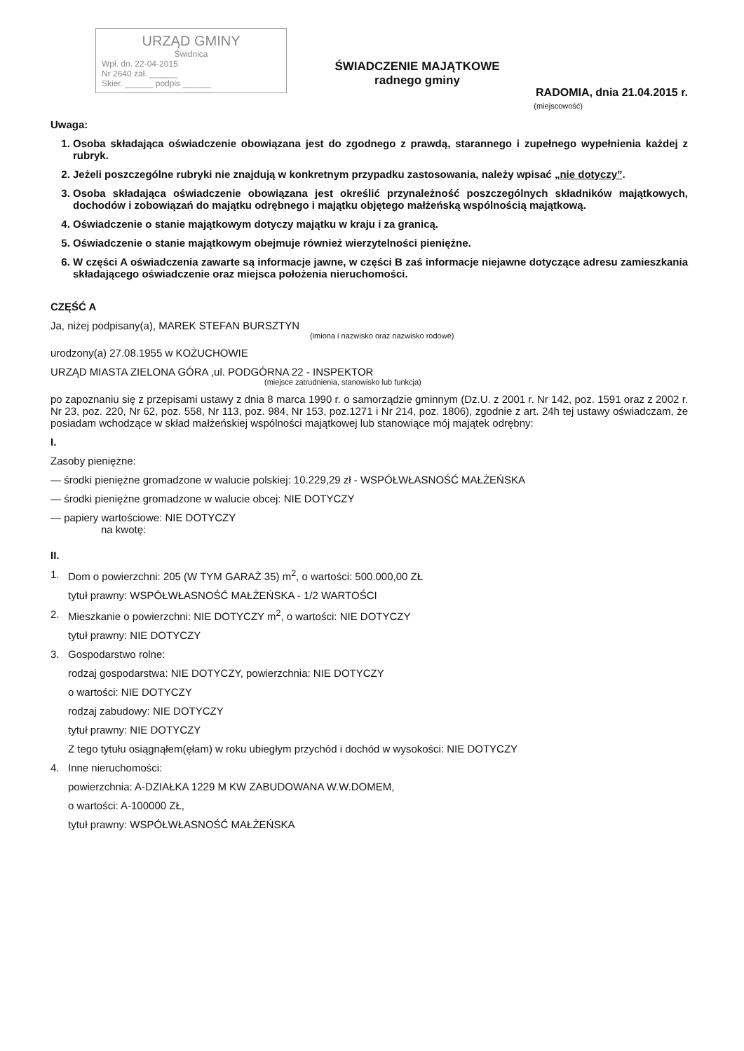URZĄD GMINY
Świdnica
Wpł. dn. 22-04-2015
Nr 2640 zał. ______
Skier. ______ podpis ______
ŚWIADCZENIE MAJĄTKOWE
radnego gminy
RADOMIA, dnia 21.04.2015 r.
(miejscowość)
Uwaga:
1. Osoba składająca oświadczenie obowiązana jest do zgodnego z prawdą, starannego i zupełnego wypełnienia każdej z rubryk.
2. Jeżeli poszczególne rubryki nie znajdują w konkretnym przypadku zastosowania, należy wpisać „nie dotyczy”.
3. Osoba składająca oświadczenie obowiązana jest określić przynależność poszczególnych składników majątkowych, dochodów i zobowiązań do majątku odrębnego i majątku objętego małżeńską wspólnością majątkową.
4. Oświadczenie o stanie majątkowym dotyczy majątku w kraju i za granicą.
5. Oświadczenie o stanie majątkowym obejmuje również wierzytelności pieniężne.
6. W części A oświadczenia zawarte są informacje jawne, w części B zaś informacje niejawne dotyczące adresu zamieszkania składającego oświadczenie oraz miejsca położenia nieruchomości.
CZĘŚĆ A
Ja, niżej podpisany(a), MAREK STEFAN BURSZTYN
(imiona i nazwisko oraz nazwisko rodowe)
urodzony(a) 27.08.1955 w KOŻUCHOWIE
URZĄD MIASTA ZIELONA GÓRA ,ul. PODGÓRNA 22 - INSPEKTOR
(miejsce zatrudnienia, stanowisko lub funkcja)
po zapoznaniu się z przepisami ustawy z dnia 8 marca 1990 r. o samorządzie gminnym (Dz.U. z 2001 r. Nr 142, poz. 1591 oraz z 2002 r. Nr 23, poz. 220, Nr 62, poz. 558, Nr 113, poz. 984, Nr 153, poz.1271 i Nr 214, poz. 1806), zgodnie z art. 24h tej ustawy oświadczam, że posiadam wchodzące w skład małżeńskiej wspólności majątkowej lub stanowiące mój majątek odrębny:
I.
Zasoby pieniężne:
— środki pieniężne gromadzone w walucie polskiej: 10.229,29 zł - WSPÓŁWŁASNOŚĆ MAŁŻEŃSKA
— środki pieniężne gromadzone w walucie obcej: NIE DOTYCZY
— papiery wartościowe: NIE DOTYCZY
na kwotę:
II.
1. Dom o powierzchni: 205 (W TYM GARAŻ 35) m<sup>2</sup>, o wartości: 500.000,00 ZŁ
tytuł prawny: WSPÓŁWŁASNOŚĆ MAŁŻEŃSKA - 1/2 WARTOŚCI
2. Mieszkanie o powierzchni: NIE DOTYCZY m<sup>2</sup>, o wartości: NIE DOTYCZY
tytuł prawny: NIE DOTYCZY
3. Gospodarstwo rolne:
rodzaj gospodarstwa: NIE DOTYCZY, powierzchnia: NIE DOTYCZY
o wartości: NIE DOTYCZY
rodzaj zabudowy: NIE DOTYCZY
tytuł prawny: NIE DOTYCZY
Z tego tytułu osiągnąłem(ęłam) w roku ubiegłym przychód i dochód w wysokości: NIE DOTYCZY
4. Inne nieruchomości:
powierzchnia: A-DZIAŁKA 1229 M KW ZABUDOWANA W.W.DOMEM,
o wartości: A-100000 ZŁ,
tytuł prawny: WSPÓŁWŁASNOŚĆ MAŁŻEŃSKA